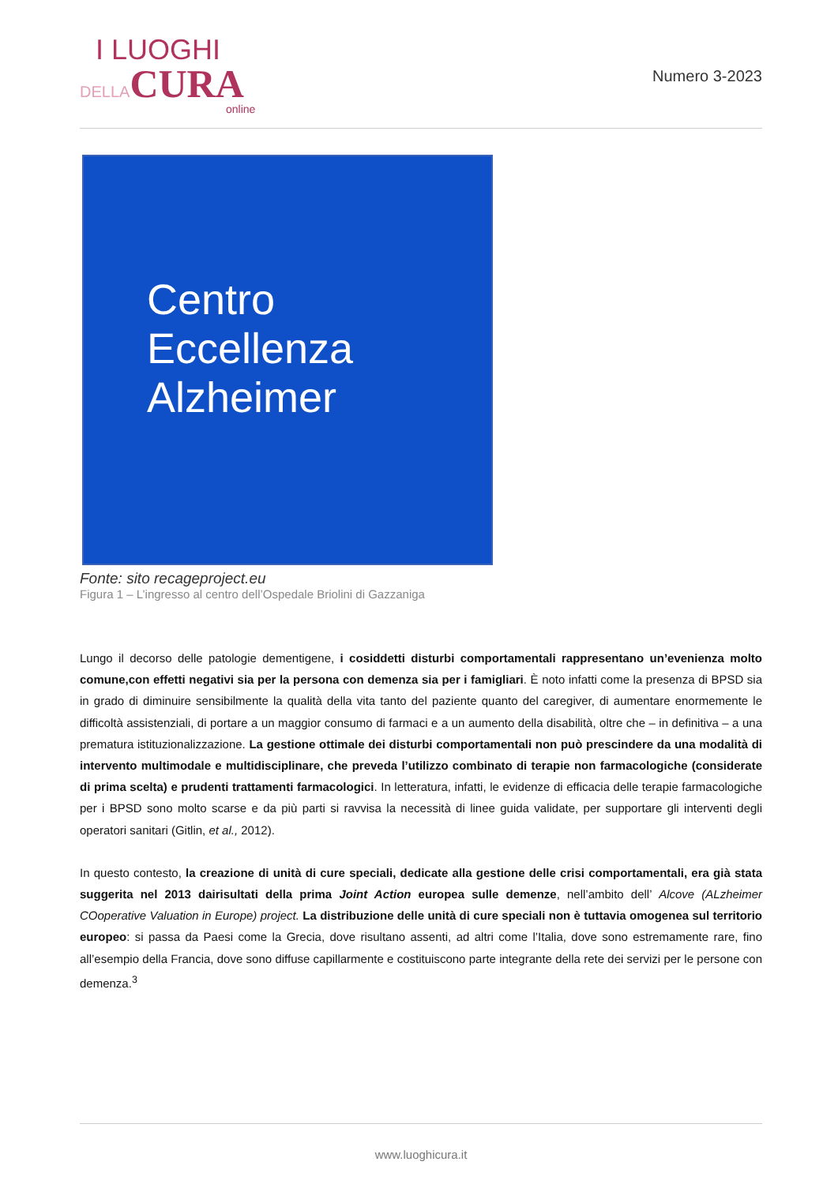I LUOGHI
DELLACURA
online
Numero 3-2023
Centro
Eccellenza
Alzheimer
Fonte: sito recageproject.eu
Figura 1 – L’ingresso al centro dell’Ospedale Briolini di Gazzaniga
Lungo il decorso delle patologie dementigene, i cosiddetti disturbi comportamentali rappresentano un’evenienza molto comune,con effetti negativi sia per la persona con demenza sia per i famigliari. È noto infatti come la presenza di BPSD sia in grado di diminuire sensibilmente la qualità della vita tanto del paziente quanto del caregiver, di aumentare enormemente le difficoltà assistenziali, di portare a un maggior consumo di farmaci e a un aumento della disabilità, oltre che – in definitiva – a una prematura istituzionalizzazione. La gestione ottimale dei disturbi comportamentali non può prescindere da una modalità di intervento multimodale e multidisciplinare, che preveda l’utilizzo combinato di terapie non farmacologiche (considerate di prima scelta) e prudenti trattamenti farmacologici. In letteratura, infatti, le evidenze di efficacia delle terapie farmacologiche per i BPSD sono molto scarse e da più parti si ravvisa la necessità di linee guida validate, per supportare gli interventi degli operatori sanitari (Gitlin, et al., 2012).
In questo contesto, la creazione di unità di cure speciali, dedicate alla gestione delle crisi comportamentali, era già stata suggerita nel 2013 dairisultati della prima Joint Action europea sulle demenze, nell’ambito dell’ Alcove (ALzheimer COoperative Valuation in Europe) project. La distribuzione delle unità di cure speciali non è tuttavia omogenea sul territorio europeo: si passa da Paesi come la Grecia, dove risultano assenti, ad altri come l’Italia, dove sono estremamente rare, fino all’esempio della Francia, dove sono diffuse capillarmente e costituiscono parte integrante della rete dei servizi per le persone con demenza.<sup>3</sup>
www.luoghicura.it